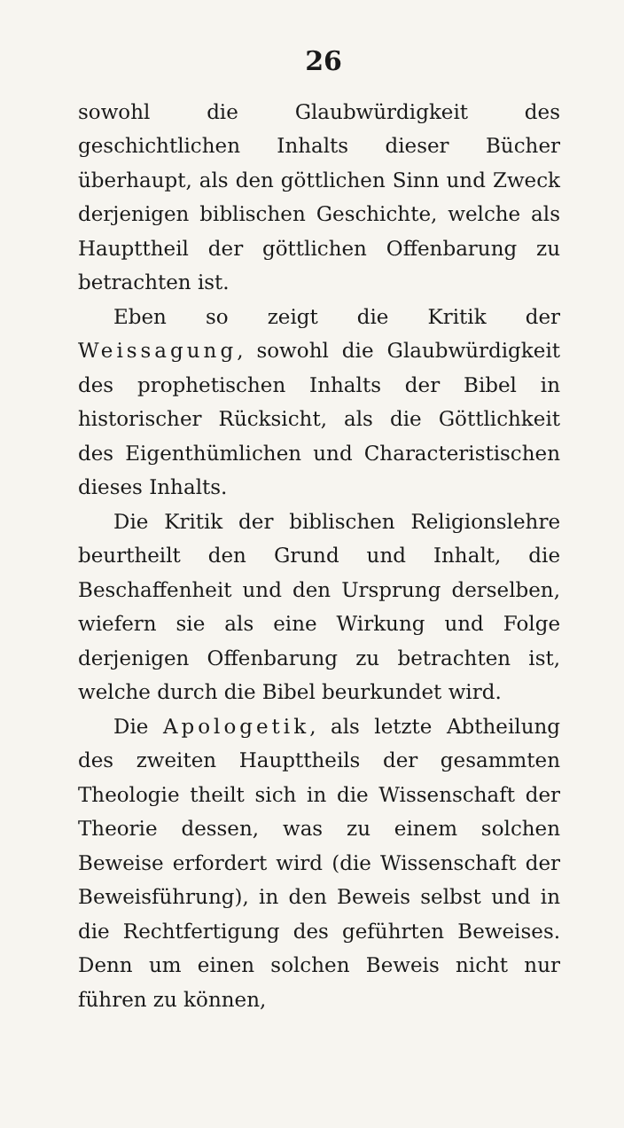26
sowohl die Glaubwürdigkeit des geschichtlichen Inhalts dieser Bücher überhaupt, als den göttlichen Sinn und Zweck derjenigen biblischen Geschichte, welche als Haupttheil der göttlichen Offenbarung zu betrachten ist.
Eben so zeigt die Kritik der Weissagung, sowohl die Glaubwürdigkeit des prophetischen Inhalts der Bibel in historischer Rücksicht, als die Göttlichkeit des Eigenthümlichen und Characteristischen dieses Inhalts.
Die Kritik der biblischen Religionslehre beurtheilt den Grund und Inhalt, die Beschaffenheit und den Ursprung derselben, wiefern sie als eine Wirkung und Folge derjenigen Offenbarung zu betrachten ist, welche durch die Bibel beurkundet wird.
Die Apologetik, als letzte Abtheilung des zweiten Haupttheils der gesammten Theologie theilt sich in die Wissenschaft der Theorie dessen, was zu einem solchen Beweise erfordert wird (die Wissenschaft der Beweisführung), in den Beweis selbst und in die Rechtfertigung des geführten Beweises. Denn um einen solchen Beweis nicht nur führen zu können,